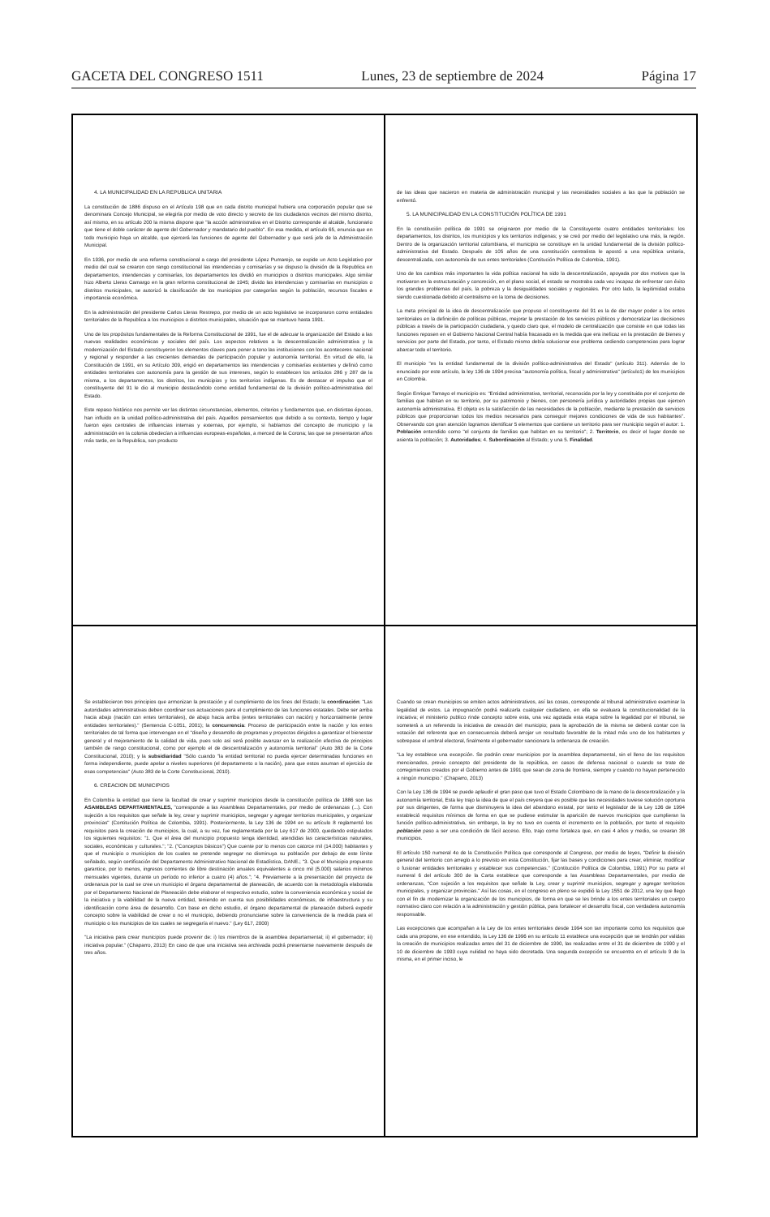GACETA DEL CONGRESO 1511 Lunes, 23 de septiembre de 2024 Página 17
4. LA MUNICIPALIDAD EN LA REPUBLICA UNITARIA
La constitución de 1886 dispuso en el Artículo 198 que en cada distrito municipal hubiera una corporación popular que se denominara Concejo Municipal, se elegiría por medio de voto directo y secreto de los ciudadanos vecinos del mismo distrito, así mismo, en su artículo 200 la misma dispone que "la acción administrativa en el Distrito corresponde al alcalde, funcionario que tiene el doble carácter de agente del Gobernador y mandatario del pueblo". En esa medida, el artículo 65, enuncia que en todo municipio haya un alcalde, que ejercerá las funciones de agente del Gobernador y que será jefe de la Administración Municipal.
En 1936, por medio de una reforma constitucional a cargo del presidente López Pumarejo, se expide un Acto Legislativo por medio del cual se crearon con rango constitucional las intendencias y comisarías y se dispuso la división de la Republica en departamentos, intendencias y comisarías, los departamentos los dividió en municipios o distritos municipales. Algo similar hizo Alberto Lleras Camargo en la gran reforma constitucional de 1945; divido las intendencias y comisarías en municipios o distritos municipales, se autorizó la clasificación de los municipios por categorías según la población, recursos fiscales e importancia económica.
En la administración del presidente Carlos Lleras Restrepo, por medio de un acto legislativo se incorporaron como entidades territoriales de la Republica a los municipios o distritos municipales, situación que se mantuvo hasta 1991.
Uno de los propósitos fundamentales de la Reforma Constitucional de 1991, fue el de adecuar la organización del Estado a las nuevas realidades económicas y sociales del país. Los aspectos relativos a la descentralización administrativa y la modernización del Estado constituyeron los elementos claves para poner a tono las instituciones con los aconteceres nacional y regional y responder a las crecientes demandas de participación popular y autonomía territorial. En virtud de ello, la Constitución de 1991, en su Artículo 309, erigió en departamentos las intendencias y comisarías existentes y definió como entidades territoriales con autonomía para la gestión de sus intereses, según lo establecen los artículos 286 y 287 de la misma, a los departamentos, los distritos, los municipios y los territorios indígenas. Es de destacar el impulso que el constituyente del 91 le dio al municipio destacándolo como entidad fundamental de la división político-administrativa del Estado.
Este repaso histórico nos permite ver las distintas circunstancias, elementos, criterios y fundamentos que, en distintas épocas, han influido en la unidad político-administrativa del país. Aquellos pensamientos que debido a su contexto, tiempo y lugar fueron ejes centrales de influencias internas y externas, por ejemplo, si hablamos del concepto de municipio y la administración en la colonia obedecían a influencias europeas-españolas, a merced de la Corona; las que se presentaron años más tarde, en la Republica, son producto
de las ideas que nacieron en materia de administración municipal y las necesidades sociales a las que la población se enfrentó.
5. LA MUNICIPALIDAD EN LA CONSTITUCIÓN POLÍTICA DE 1991
En la constitución política de 1991 se originaron por medio de la Constituyente cuatro entidades territoriales: los departamentos, los distritos, los municipios y los territorios indígenas; y se creó por medio del legislativo una más, la región. Dentro de la organización territorial colombiana, el municipio se constituye en la unidad fundamental de la división político-administrativa del Estado. Después de 105 años de una constitución centralista le apostó a una república unitaria, descentralizada, con autonomía de sus entes territoriales (Contitución Política de Colombia, 1991).
Uno de los cambios más importantes la vida política nacional ha sido la descentralización, apoyada por dos motivos que la motivaron en la estructuración y concreción, en el plano social, el estado se mostraba cada vez incapaz de enfrentar con éxito los grandes problemas del país, la pobreza y la desigualdades sociales y regionales. Por otro lado, la legitimidad estaba siendo cuestionada debido al centralismo en la toma de decisiones.
La meta principal de la idea de descentralización que propuso el constituyente del 91 es la de dar mayor poder a los entes territoriales en la definición de políticas públicas, mejorar la prestación de los servicios públicos y democratizar las decisiones públicas a través de la participación ciudadana, y quedo claro que, el modelo de centralización que consiste en que todas las funciones reposen en el Gobierno Nacional Central había fracasado en la medida que era ineficaz en la prestación de bienes y servicios por parte del Estado, por tanto, el Estado mismo debía solucionar ese problema cediendo competencias para lograr abarcar todo el territorio.
El municipio "es la entidad fundamental de la división político-administrativa del Estado" (artículo 311). Además de lo enunciado por este artículo, la ley 136 de 1994 precisa "autonomía política, fiscal y administrativa" (artículo1) de los municipios en Colombia.
Según Enrique Tamayo el municipio es: "Entidad administrativa, territorial, reconocida por la ley y constituida por el conjunto de familias que habitan en su territorio, por su patrimonio y bienes, con personería jurídica y autoridades propias que ejercen autonomía administrativa. El objeto es la satisfacción de las necesidades de la población, mediante la prestación de servicios públicos que proporcionan todos los medios necesarios para conseguir mejores condiciones de vida de sus habitantes". Observando con gran atención logramos identificar 5 elementos que contiene un territorio para ser municipio según el autor: 1. Población entendido como "el conjunto de familias que habitan en su territorio"; 2. Territorio, es decir el lugar donde se asienta la población; 3. Autoridades; 4. Subordinación al Estado; y una 5. Finalidad.
Se establecieron tres principios que armonizan la prestación y el cumplimiento de los fines del Estado; la coordinación: "Las autoridades administrativas deben coordinar sus actuaciones para el cumplimiento de las funciones estatales. Debe ser arriba hacia abajo (nación con entes territoriales), de abajo hacia arriba (entes territoriales con nación) y horizontalmente (entre entidades territoriales)." (Sentencia C-1051, 2001); la concurrencia: Proceso de participación entre la nación y los entes territoriales de tal forma que intervengan en el "diseño y desarrollo de programas y proyectos dirigidos a garantizar el bienestar general y el mejoramiento de la calidad de vida, pues solo así será posible avanzar en la realización efectiva de principios también de rango constitucional, como por ejemplo el de descentralización y autonomía territorial" (Auto 383 de la Corte Constitucional, 2010); y la subsidiaridad "Sólo cuando "la entidad territorial no pueda ejercer determinadas funciones en forma independiente, puede apelar a niveles superiores (el departamento o la nación), para que estos asuman el ejercicio de esas competencias" (Auto 383 de la Corte Constitucional, 2010).
6. CREACION DE MUNICIPIOS
En Colombia la entidad que tiene la facultad de crear y suprimir municipios desde la constitución política de 1886 son las ASAMBLEAS DEPARTAMENTALES, "corresponde a las Asambleas Departamentales, por medio de ordenanzas (...). Con sujeción a los requisitos que señale la ley, crear y suprimir municipios, segregar y agregar territorios municipales, y organizar provincias" (Contitución Política de Colombia, 1991). Posteriormente, la Ley 136 de 1994 en su artículo 8 reglamentó los requisitos para la creación de municipios, la cual, a su vez, fue reglamentada por la Ley 617 de 2000, quedando estipulados los siguientes requisitos: "1. Que el área del municipio propuesto tenga identidad, atendidas las características naturales, sociales, económicas y culturales."; "2. ("Conceptos básicos") Que cuente por lo menos con catorce mil (14.000) habitantes y que el municipio o municipios de los cuales se pretende segregar no disminuya su población por debajo de este límite señalado, según certificación del Departamento Administrativo Nacional de Estadística, DANE.; "3. Que el Municipio propuesto garantice, por lo menos, ingresos corrientes de libre destinación anuales equivalentes a cinco mil (5.000) salarios mínimos mensuales vigentes, durante un período no inferior a cuatro (4) años."; "4. Previamente a la presentación del proyecto de ordenanza por la cual se cree un municipio el órgano departamental de planeación, de acuerdo con la metodología elaborada por el Departamento Nacional de Planeación debe elaborar el respectivo estudio, sobre la conveniencia económica y social de la iniciativa y la viabilidad de la nueva entidad, teniendo en cuenta sus posibilidades económicas, de infraestructura y su identificación como área de desarrollo. Con base en dicho estudio, el órgano departamental de planeación deberá expedir concepto sobre la viabilidad de crear o no el municipio, debiendo pronunciarse sobre la conveniencia de la medida para el municipio o los municipios de los cuales se segregaría el nuevo." (Ley 617, 2000)
"La iniciativa para crear municipios puede provenir de: i) los miembros de la asamblea departamental; ii) el gobernador; iii) iniciativa popular." (Chaparro, 2013) En caso de que una iniciativa sea archivada podrá presentarse nuevamente después de tres años.
Cuando se crean municipios se emiten actos administrativos, así las cosas, corresponde al tribunal administrativo examinar la legalidad de estos. La impugnación podrá realizarla cualquier ciudadano, en ella se evaluara la constitucionalidad de la iniciativa; el ministerio publico rinde concepto sobre esta, una vez agotada esta etapa sobre la legalidad por el tribunal, se someterá a un referendo la iniciativa de creación del municipio; para la aprobación de la misma se deberá contar con la votación del referente que en consecuencia deberá arrojar un resultado favorable de la mitad más uno de los habitantes y sobrepase el umbral electoral, finalmente el gobernador sancionara la ordenanza de creación.
"La ley establece una excepción. Se podrán crear municipios por la asamblea departamental, sin el lleno de los requisitos mencionados, previo concepto del presidente de la república, en casos de defensa nacional o cuando se trate de corregimientos creados por el Gobierno antes de 1991 que sean de zona de frontera, siempre y cuando no hayan pertenecido a ningún municipio." (Chaparro, 2013)
Con la Ley 136 de 1994 se puede aplaudir el gran paso que tuvo el Estado Colombiano de la mano de la descentralización y la autonomía territorial, Esta ley trajo la idea de que el país creyera que es posible que las necesidades tuviese solución oportuna por sus dirigentes, de forma que disminuyera la idea del abandono estatal, por tanto el legislador de la Ley 136 de 1994 estableció requisitos mínimos de forma en que se pudiese estimular la aparición de nuevos municipios que cumplieran la función político-administrativa, sin embargo, la ley no tuvo en cuenta el incremento en la población, por tanto el requisito población paso a ser una condición de fácil acceso. Ello, trajo como fortaleza que, en casi 4 años y medio, se crearan 38 municipios.
El artículo 150 numeral 4o de la Constitución Política que corresponde al Congreso, por medio de leyes, "Definir la división general del territorio con arreglo a lo previsto en esta Constitución, fijar las bases y condiciones para crear, eliminar, modificar o fusionar entidades territoriales y establecer sus competencias." (Contitución Política de Colombia, 1991) Por su parte el numeral 6 del artículo 300 de la Carta establece que corresponde a las Asambleas Departamentales, por medio de ordenanzas, "Con sujeción a los requisitos que señale la Ley, crear y suprimir municipios, segregar y agregar territorios municipales, y organizar provincias." Así las cosas, en el congreso en pleno se expidió la Ley 1551 de 2012, una ley que llego con el fin de modernizar la organización de los municipios, de forma en que se les brinde a los entes territoriales un cuerpo normativo claro con relación a la administración y gestión pública, para fortalecer el desarrollo fiscal, con verdadera autonomía responsable.
Las excepciones que acompañan a la Ley de los entes territoriales desde 1994 son tan importante como los requisitos que cada una propone, en ese entendido, la Ley 136 de 1996 en su artículo 11 establece una excepción que se tendrán por validas la creación de municipios realizadas antes del 31 de diciembre de 1990, las realizadas entre el 31 de diciembre de 1990 y el 10 de diciembre de 1993 cuya nulidad no haya sido decretada. Una segunda excepción se encuentra en el artículo 9 de la misma, en el primer inciso, le